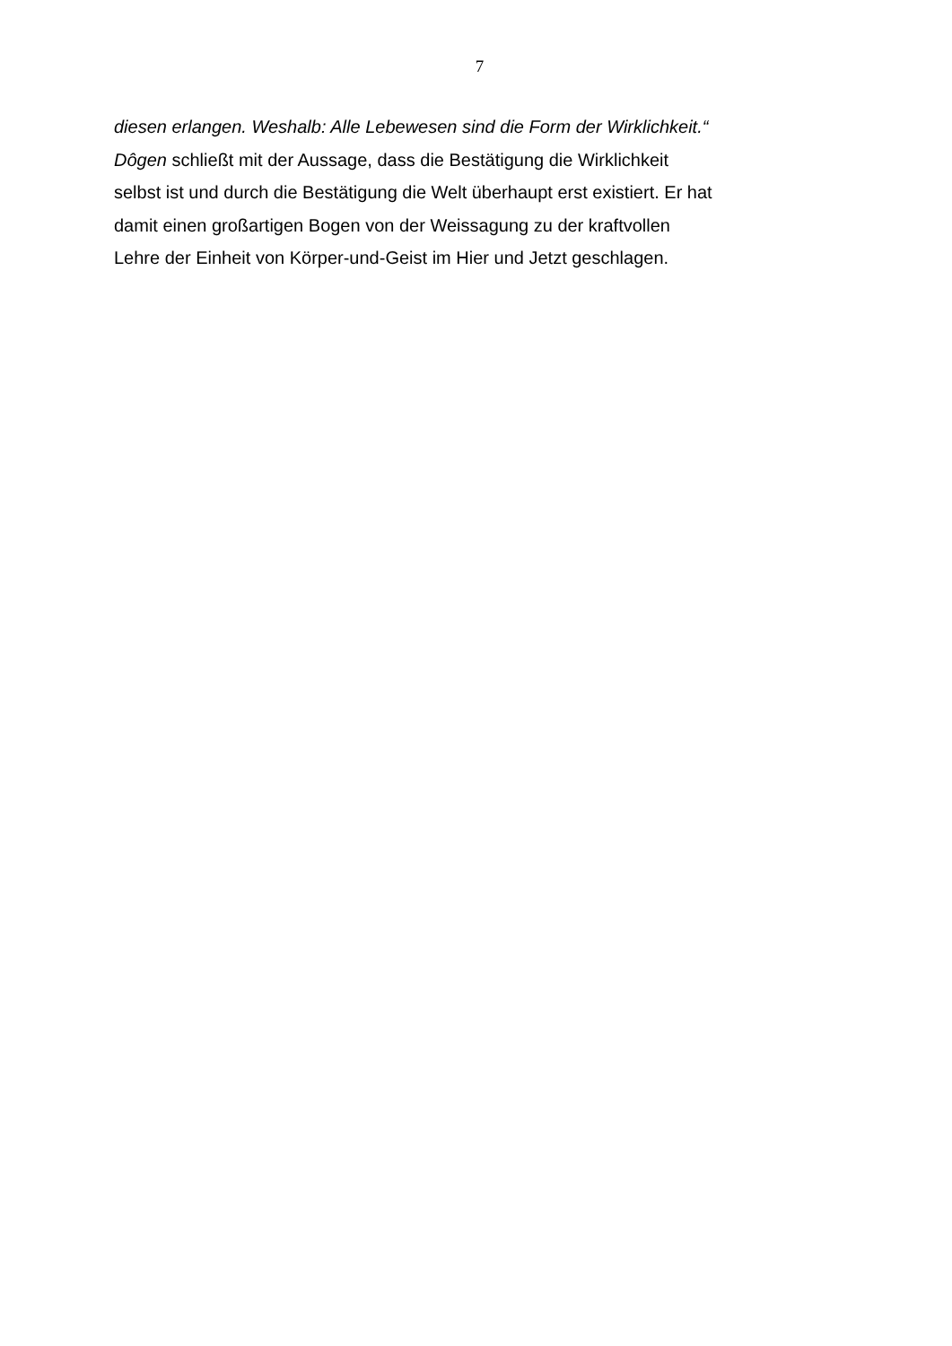7
diesen erlangen. Weshalb: Alle Lebewesen sind die Form der Wirklichkeit.“
Dôgen schließt mit der Aussage, dass die Bestätigung die Wirklichkeit
selbst ist und durch die Bestätigung die Welt überhaupt erst existiert. Er hat
damit einen großartigen Bogen von der Weissagung zu der kraftvollen
Lehre der Einheit von Körper-und-Geist im Hier und Jetzt geschlagen.